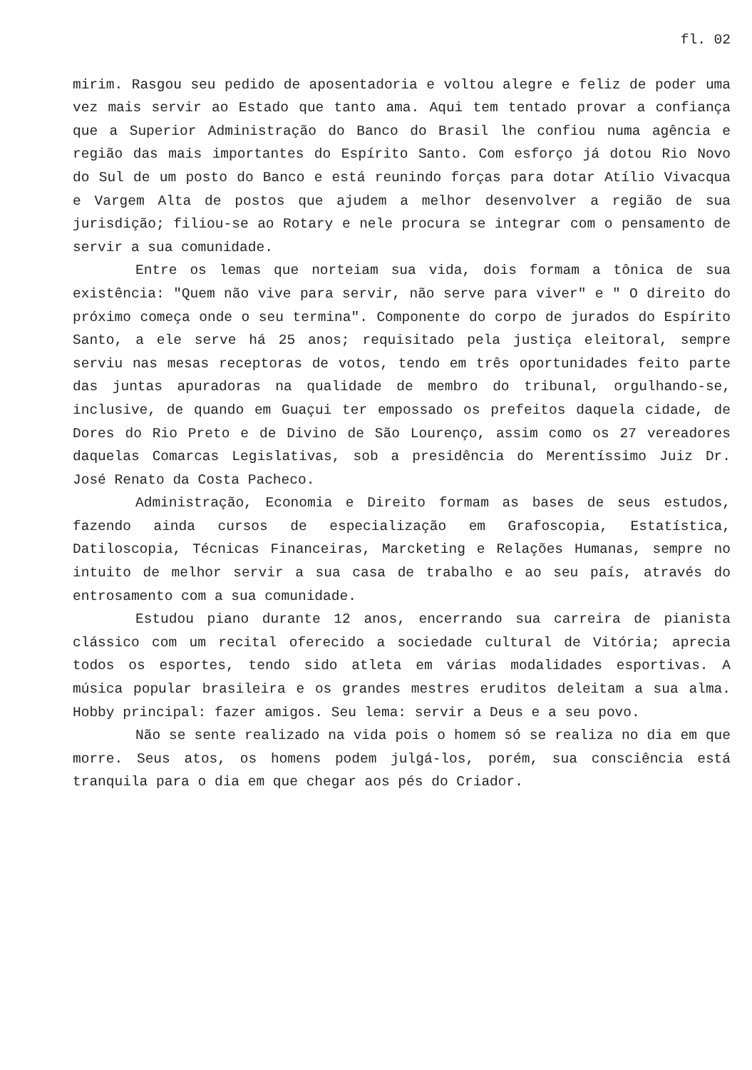fl. 02
mirim. Rasgou seu pedido de aposentadoria e voltou alegre e feliz de poder uma vez mais servir ao Estado que tanto ama. Aqui tem tentado provar a confiança que a Superior Administração do Banco do Brasil lhe confiou numa agência e região das mais importantes do Espírito Santo. Com esforço já dotou Rio Novo do Sul de um posto do Banco e está reunindo forças para dotar Atílio Vivacqua e Vargem Alta de postos que ajudem a melhor desenvolver a região de sua jurisdição; filiou-se ao Rotary e nele procura se integrar com o pensamento de servir a sua comunidade.
Entre os lemas que norteiam sua vida, dois formam a tônica de sua existência: "Quem não vive para servir, não serve para viver" e " O direito do próximo começa onde o seu termina". Componente do corpo de jurados do Espírito Santo, a ele serve há 25 anos; requisitado pela justiça eleitoral, sempre serviu nas mesas receptoras de votos, tendo em três oportunidades feito parte das juntas apuradoras na qualidade de membro do tribunal, orgulhando-se, inclusive, de quando em Guaçui ter empossado os prefeitos daquela cidade, de Dores do Rio Preto e de Divino de São Lourenço, assim como os 27 vereadores daquelas Comarcas Legislativas, sob a presidência do Merentíssimo Juiz Dr. José Renato da Costa Pacheco.
Administração, Economia e Direito formam as bases de seus estudos, fazendo ainda cursos de especialização em Grafoscopia, Estatística, Datiloscopia, Técnicas Financeiras, Marcketing e Relações Humanas, sempre no intuito de melhor servir a sua casa de trabalho e ao seu país, através do entrosamento com a sua comunidade.
Estudou piano durante 12 anos, encerrando sua carreira de pianista clássico com um recital oferecido a sociedade cultural de Vitória; aprecia todos os esportes, tendo sido atleta em várias modalidades esportivas. A música popular brasileira e os grandes mestres eruditos deleitam a sua alma. Hobby principal: fazer amigos. Seu lema: servir a Deus e a seu povo.
Não se sente realizado na vida pois o homem só se realiza no dia em que morre. Seus atos, os homens podem julgá-los, porém, sua consciência está tranquila para o dia em que chegar aos pés do Criador.